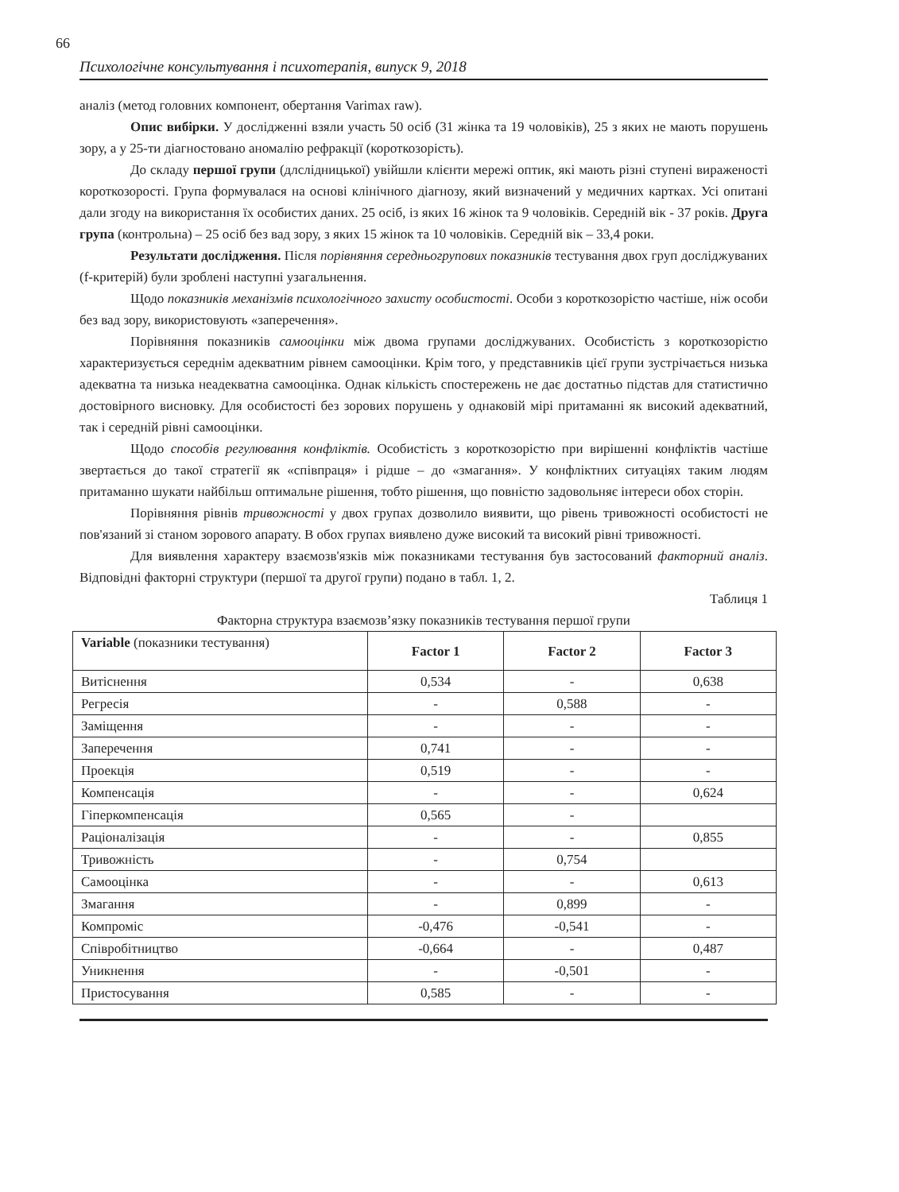66
Психологічне консультування і психотерапія, випуск 9, 2018
аналіз (метод головних компонент, обертання Varimax raw).
Опис вибірки. У дослідженні взяли участь 50 осіб (31 жінка та 19 чоловіків), 25 з яких не мають порушень зору, а у 25-ти діагностовано аномалію рефракції (короткозорість).
До складу першої групи (длслідницької) увійшли клієнти мережі оптик, які мають різні ступені вираженості короткозорості. Група формувалася на основі клінічного діагнозу, який визначений у медичних картках. Усі опитані дали згоду на використання їх особистих даних. 25 осіб, із яких 16 жінок та 9 чоловіків. Середній вік - 37 років. Друга група (контрольна) – 25 осіб без вад зору, з яких 15 жінок та 10 чоловіків. Середній вік – 33,4 роки.
Результати дослідження. Після порівняння середньогрупових показників тестування двох груп досліджуваних (f-критерій) були зроблені наступні узагальнення.
Щодо показників механізмів психологічного захисту особистості. Особи з короткозорістю частіше, ніж особи без вад зору, використовують «заперечення».
Порівняння показників самооцінки між двома групами досліджуваних. Особистість з короткозорістю характеризується середнім адекватним рівнем самооцінки. Крім того, у представників цієї групи зустрічається низька адекватна та низька неадекватна самооцінка. Однак кількість спостережень не дає достатньо підстав для статистично достовірного висновку. Для особистості без зорових порушень у однаковій мірі притаманні як високий адекватний, так і середній рівні самооцінки.
Щодо способів регулювання конфліктів. Особистість з короткозорістю при вирішенні конфліктів частіше звертається до такої стратегії як «співпраця» і рідше – до «змагання». У конфліктних ситуаціях таким людям притаманно шукати найбільш оптимальне рішення, тобто рішення, що повністю задовольняє інтереси обох сторін.
Порівняння рівнів тривожності у двох групах дозволило виявити, що рівень тривожності особистості не пов'язаний зі станом зорового апарату. В обох групах виявлено дуже високий та високий рівні тривожності.
Для виявлення характеру взаємозв'язків між показниками тестування був застосований факторний аналіз. Відповідні факторні структури (першої та другої групи) подано в табл. 1, 2.
Таблиця 1
Факторна структура взаємозв’язку показників тестування першої групи
| Variable (показники тестування) | Factor 1 | Factor 2 | Factor 3 |
| --- | --- | --- | --- |
| Витіснення | 0,534 | - | 0,638 |
| Регресія | - | 0,588 | - |
| Заміщення | - | - | - |
| Заперечення | 0,741 | - | - |
| Проекція | 0,519 | - | - |
| Компенсація | - | - | 0,624 |
| Гіперкомпенсація | 0,565 | - | |
| Раціоналізація | - | - | 0,855 |
| Тривожність | - | 0,754 | |
| Самооцінка | - | - | 0,613 |
| Змагання | - | 0,899 | - |
| Компроміс | -0,476 | -0,541 | - |
| Співробітництво | -0,664 | - | 0,487 |
| Уникнення | - | -0,501 | - |
| Пристосування | 0,585 | - | - |